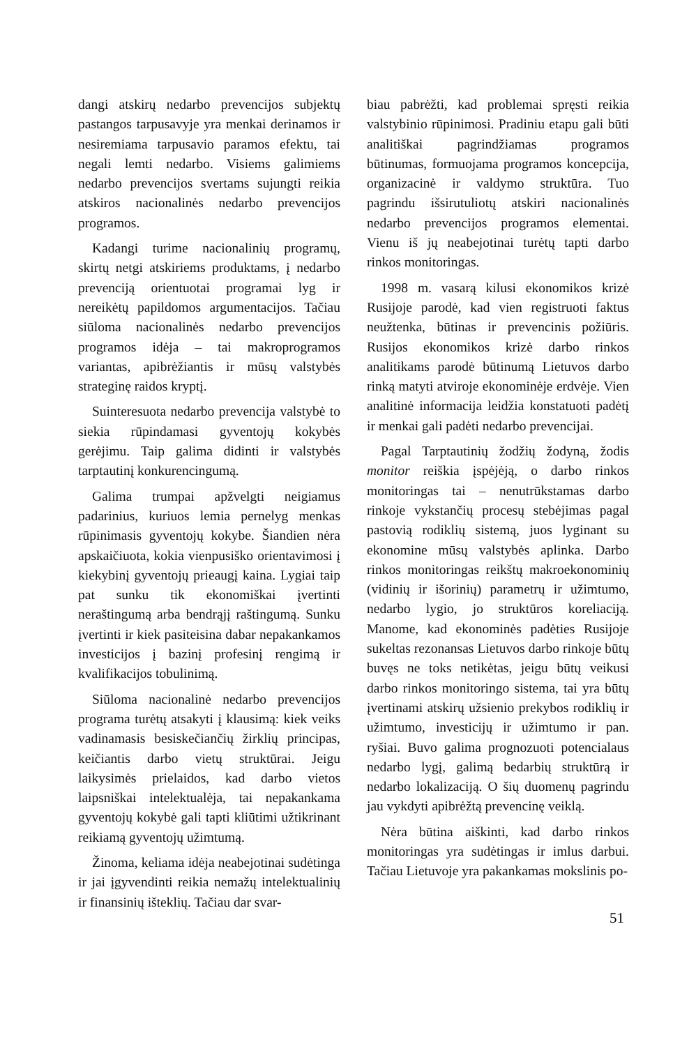dangi atskirų nedarbo prevencijos subjektų pastangos tarpusavyje yra menkai derinamos ir nesiremiama tarpusavio paramos efektu, tai negali lemti nedarbo. Visiems galimiems nedarbo prevencijos svertams sujungti reikia atskiros nacionalinės nedarbo prevencijos programos.
Kadangi turime nacionalinių programų, skirtų netgi atskiriems produktams, į nedarbo prevenciją orientuotai programai lyg ir nereikėtų papildomos argumentacijos. Tačiau siūloma nacionalinės nedarbo prevencijos programos idėja – tai makroprogramos variantas, apibrėžiantis ir mūsų valstybės strateginę raidos kryptį.
Suinteresuota nedarbo prevencija valstybė to siekia rūpindamasi gyventojų kokybės gerėjimu. Taip galima didinti ir valstybės tarptautinį konkurencingumą.
Galima trumpai apžvelgti neigiamus padarinius, kuriuos lemia pernelyg menkas rūpinimasis gyventojų kokybe. Šiandien nėra apskaičiuota, kokia vienpusiško orientavimosi į kiekybinį gyventojų prieaugį kaina. Lygiai taip pat sunku tik ekonomiškai įvertinti neraštingumą arba bendrąjį raštingumą. Sunku įvertinti ir kiek pasiteisina dabar nepakankamos investicijos į bazinį profesinį rengimą ir kvalifikacijos tobulinimą.
Siūloma nacionalinė nedarbo prevencijos programa turėtų atsakyti į klausimą: kiek veiks vadinamasis besiskečiančių žirklių principas, keičiantis darbo vietų struktūrai. Jeigu laikysimės prielaidos, kad darbo vietos laipsniškai intelektualėja, tai nepakankama gyventojų kokybė gali tapti kliūtimi užtikrinant reikiamą gyventojų užimtumą.
Žinoma, keliama idėja neabejotinai sudėtinga ir jai įgyvendinti reikia nemažų intelektualinių ir finansinių išteklių. Tačiau dar svar-
biau pabrėžti, kad problemai spręsti reikia valstybinio rūpinimosi. Pradiniu etapu gali būti analitiškai pagrindžiamas programos būtinumas, formuojama programos koncepcija, organizacinė ir valdymo struktūra. Tuo pagrindu išsirutuliotų atskiri nacionalinės nedarbo prevencijos programos elementai. Vienu iš jų neabejotinai turėtų tapti darbo rinkos monitoringas.
1998 m. vasarą kilusi ekonomikos krizė Rusijoje parodė, kad vien registruoti faktus neužtenka, būtinas ir prevencinis požiūris. Rusijos ekonomikos krizė darbo rinkos analitikams parodė būtinumą Lietuvos darbo rinką matyti atviroje ekonominėje erdvėje. Vien analitinė informacija leidžia konstatuoti padėtį ir menkai gali padėti nedarbo prevencijai.
Pagal Tarptautinių žodžių žodyną, žodis monitor reiškia įspėjėją, o darbo rinkos monitoringas tai – nenutrūkstamas darbo rinkoje vykstančių procesų stebėjimas pagal pastovią rodiklių sistemą, juos lyginant su ekonomine mūsų valstybės aplinka. Darbo rinkos monitoringas reikštų makroekonominių (vidinių ir išorinių) parametrų ir užimtumo, nedarbo lygio, jo struktūros koreliaciją. Manome, kad ekonominės padėties Rusijoje sukeltas rezonansas Lietuvos darbo rinkoje būtų buvęs ne toks netikėtas, jeigu būtų veikusi darbo rinkos monitoringo sistema, tai yra būtų įvertinami atskirų užsienio prekybos rodiklių ir užimtumo, investicijų ir užimtumo ir pan. ryšiai. Buvo galima prognozuoti potencialaus nedarbo lygį, galimą bedarbių struktūrą ir nedarbo lokalizaciją. O šių duomenų pagrindu jau vykdyti apibrėžtą prevencinę veiklą.
Nėra būtina aiškinti, kad darbo rinkos monitoringas yra sudėtingas ir imlus darbui. Tačiau Lietuvoje yra pakankamas mokslinis po-
51